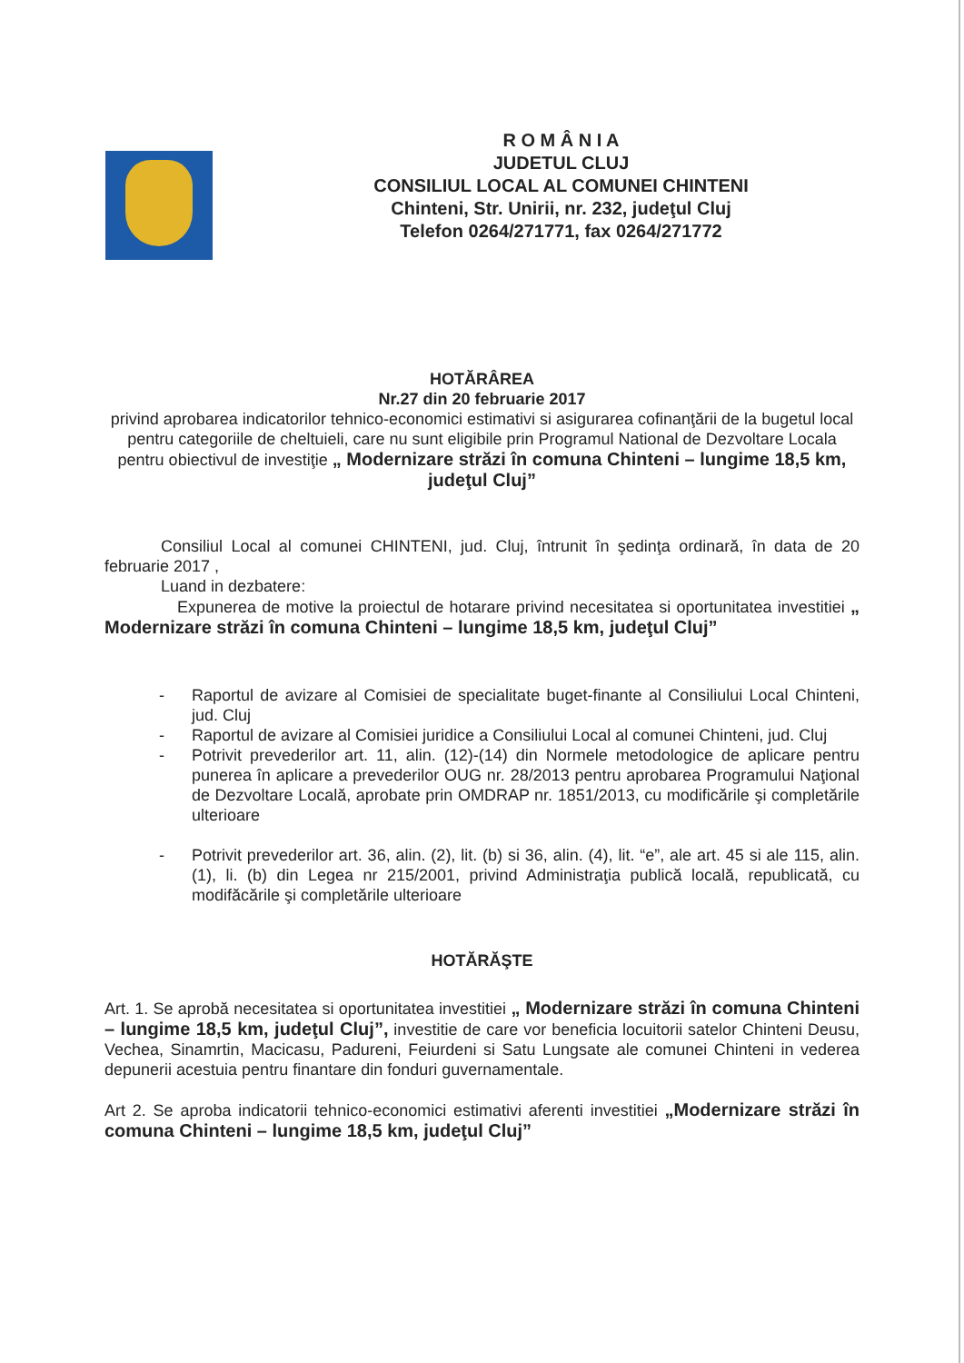R O M Â N I A
JUDETUL CLUJ
CONSILIUL LOCAL AL COMUNEI CHINTENI
Chinteni, Str. Unirii, nr. 232, judeţul Cluj
Telefon 0264/271771, fax 0264/271772
HOTĂRÂREA
Nr.27 din 20 februarie 2017
privind aprobarea indicatorilor tehnico-economici estimativi si asigurarea cofinanţării de la bugetul local pentru categoriile de cheltuieli, care nu sunt eligibile prin Programul National de Dezvoltare Locala pentru obiectivul de investiţie „ Modernizare străzi în comuna Chinteni – lungime 18,5 km, judeţul Cluj”
Consiliul Local al comunei CHINTENI, jud. Cluj, întrunit în şedinţa ordinară, în data de 20 februarie 2017 ,
Luand in dezbatere:
Expunerea de motive la proiectul de hotarare privind necesitatea si oportunitatea investitiei „ Modernizare străzi în comuna Chinteni – lungime 18,5 km, judeţul Cluj”
- Raportul de avizare al Comisiei de specialitate buget-finante al Consiliului Local Chinteni, jud. Cluj
- Raportul de avizare al Comisiei juridice a Consiliului Local al comunei Chinteni, jud. Cluj
- Potrivit prevederilor art. 11, alin. (12)-(14) din Normele metodologice de aplicare pentru punerea în aplicare a prevederilor OUG nr. 28/2013 pentru aprobarea Programului Naţional de Dezvoltare Locală, aprobate prin OMDRAP nr. 1851/2013, cu modificările şi completările ulterioare
- Potrivit prevederilor art. 36, alin. (2), lit. (b) si 36, alin. (4), lit. “e”, ale art. 45 si ale 115, alin. (1), li. (b) din Legea nr 215/2001, privind Administraţia publică locală, republicată, cu modifăcările şi completările ulterioare
HOTĂRĂŞTE
Art. 1. Se aprobă necesitatea si oportunitatea investitiei „ Modernizare străzi în comuna Chinteni – lungime 18,5 km, judeţul Cluj”, investitie de care vor beneficia locuitorii satelor Chinteni Deusu, Vechea, Sinamrtin, Macicasu, Padureni, Feiurdeni si Satu Lungsate ale comunei Chinteni in vederea depunerii acestuia pentru finantare din fonduri guvernamentale.
Art 2. Se aproba indicatorii tehnico-economici estimativi aferenti investitiei „Modernizare străzi în comuna Chinteni – lungime 18,5 km, judeţul Cluj”